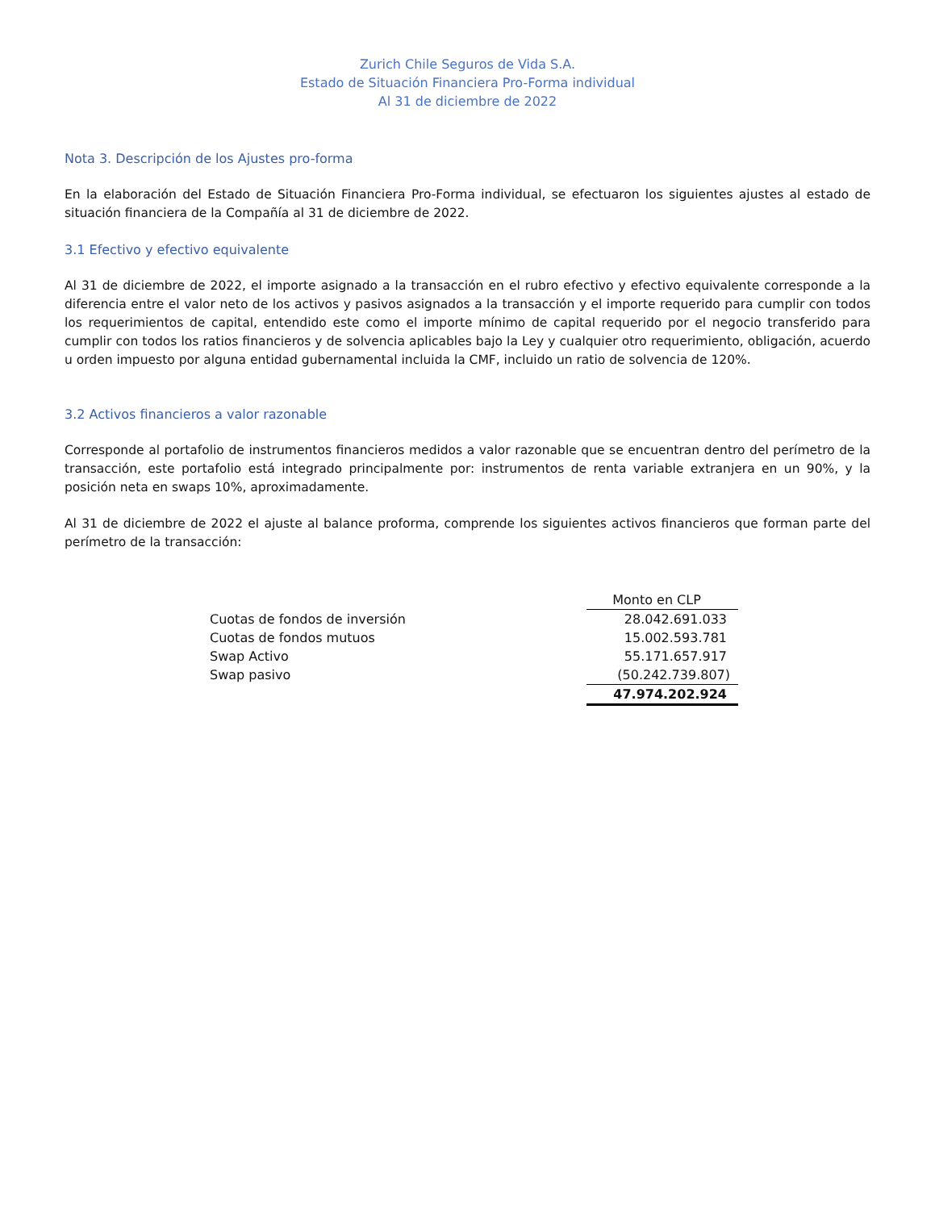Zurich Chile Seguros de Vida S.A.
Estado de Situación Financiera Pro-Forma individual
Al 31 de diciembre de 2022
Nota 3. Descripción de los Ajustes pro-forma
En la elaboración del Estado de Situación Financiera Pro-Forma individual, se efectuaron los siguientes ajustes al estado de situación financiera de la Compañía al 31 de diciembre de 2022.
3.1 Efectivo y efectivo equivalente
Al 31 de diciembre de 2022, el importe asignado a la transacción en el rubro efectivo y efectivo equivalente corresponde a la diferencia entre el valor neto de los activos y pasivos asignados a la transacción y el importe requerido para cumplir con todos los requerimientos de capital, entendido este como el importe mínimo de capital requerido por el negocio transferido para cumplir con todos los ratios financieros y de solvencia aplicables bajo la Ley y cualquier otro requerimiento, obligación, acuerdo u orden impuesto por alguna entidad gubernamental incluida la CMF, incluido un ratio de solvencia de 120%.
3.2 Activos financieros a valor razonable
Corresponde al portafolio de instrumentos financieros medidos a valor razonable que se encuentran dentro del perímetro de la transacción, este portafolio está integrado principalmente por: instrumentos de renta variable extranjera en un 90%, y la posición neta en swaps 10%, aproximadamente.
Al 31 de diciembre de 2022 el ajuste al balance proforma, comprende los siguientes activos financieros que forman parte del perímetro de la transacción:
| | Monto en CLP |
| Cuotas de fondos de inversión | 28.042.691.033 |
| Cuotas de fondos mutuos | 15.002.593.781 |
| Swap Activo | 55.171.657.917 |
| Swap pasivo | (50.242.739.807) |
| | 47.974.202.924 |